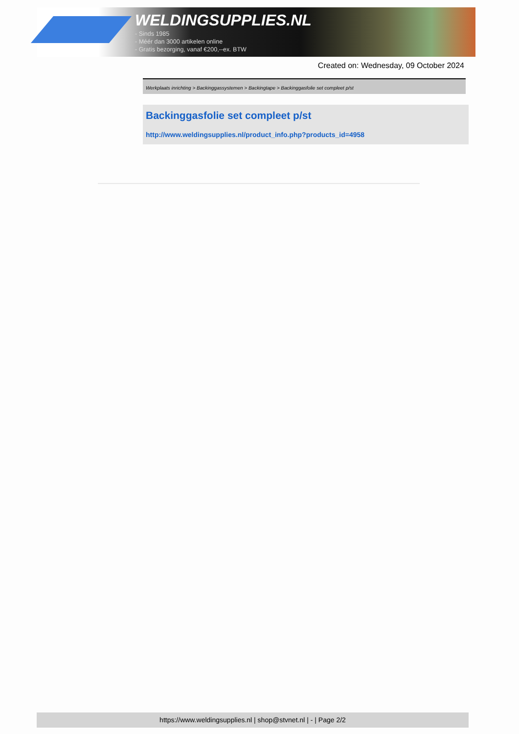WELDINGSUPPLIES.NL
- Sinds 1985
- Méér dan 3000 artikelen online
- Gratis bezorging, vanaf €200,--ex. BTW
Created on: Wednesday, 09 October 2024
Werkplaats inrichting > Backinggassystemen > Backingtape > Backinggasfolie set compleet p/st
Backinggasfolie set compleet p/st
http://www.weldingsupplies.nl/product_info.php?products_id=4958
https://www.weldingsupplies.nl | shop@stvnet.nl | - | Page 2/2